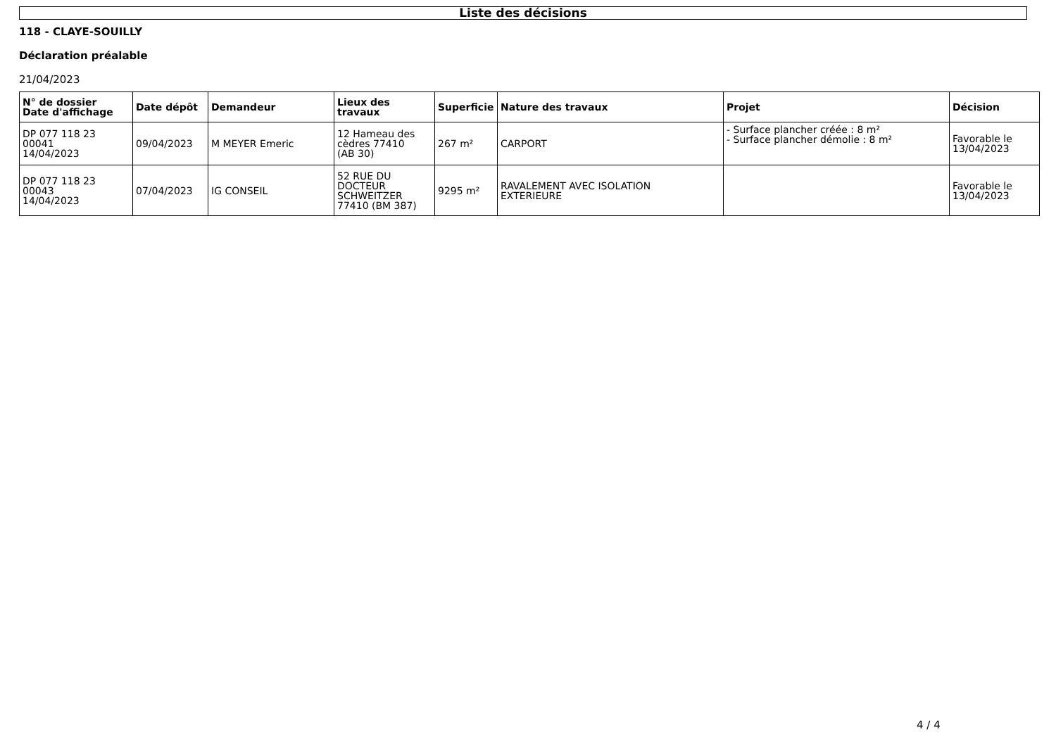Liste des décisions
118 - CLAYE-SOUILLY
Déclaration préalable
21/04/2023
| N° de dossier Date d'affichage | Date dépôt | Demandeur | Lieux des travaux | Superficie | Nature des travaux | Projet | Décision |
| --- | --- | --- | --- | --- | --- | --- | --- |
| DP 077 118 23 00041 14/04/2023 | 09/04/2023 | M MEYER Emeric | 12 Hameau des cèdres 77410 (AB 30) | 267 m² | CARPORT | - Surface plancher créée : 8 m² - Surface plancher démolie : 8 m² | Favorable le 13/04/2023 |
| DP 077 118 23 00043 14/04/2023 | 07/04/2023 | IG CONSEIL | 52 RUE DU DOCTEUR SCHWEITZER 77410 (BM 387) | 9295 m² | RAVALEMENT AVEC ISOLATION EXTERIEURE | | Favorable le 13/04/2023 |
4 / 4